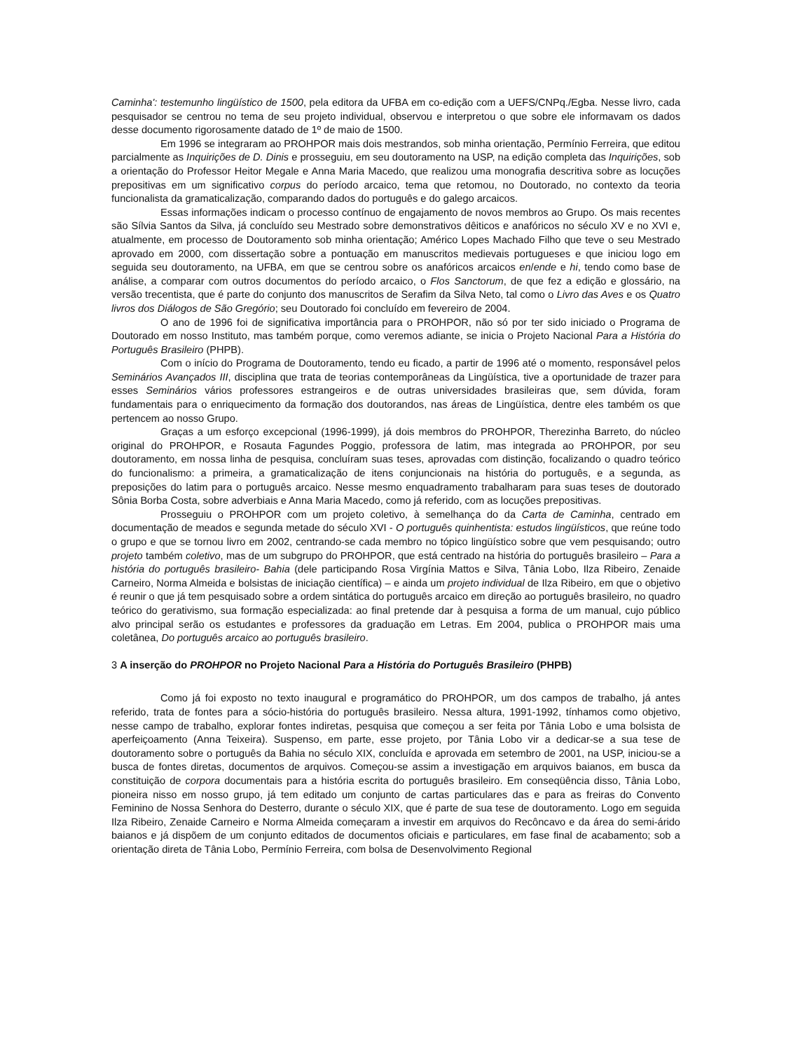Caminha': testemunho lingüístico de 1500, pela editora da UFBA em co-edição com a UEFS/CNPq./Egba. Nesse livro, cada pesquisador se centrou no tema de seu projeto individual, observou e interpretou o que sobre ele informavam os dados desse documento rigorosamente datado de 1º de maio de 1500.
Em 1996 se integraram ao PROHPOR mais dois mestrandos, sob minha orientação, Permínio Ferreira, que editou parcialmente as Inquirições de D. Dinis e prosseguiu, em seu doutoramento na USP, na edição completa das Inquirições, sob a orientação do Professor Heitor Megale e Anna Maria Macedo, que realizou uma monografia descritiva sobre as locuções prepositivas em um significativo corpus do período arcaico, tema que retomou, no Doutorado, no contexto da teoria funcionalista da gramaticalização, comparando dados do português e do galego arcaicos.
Essas informações indicam o processo contínuo de engajamento de novos membros ao Grupo. Os mais recentes são Sílvia Santos da Silva, já concluído seu Mestrado sobre demonstrativos dêiticos e anafóricos no século XV e no XVI e, atualmente, em processo de Doutoramento sob minha orientação; Américo Lopes Machado Filho que teve o seu Mestrado aprovado em 2000, com dissertação sobre a pontuação em manuscritos medievais portugueses e que iniciou logo em seguida seu doutoramento, na UFBA, em que se centrou sobre os anafóricos arcaicos en/ende e hi, tendo como base de análise, a comparar com outros documentos do período arcaico, o Flos Sanctorum, de que fez a edição e glossário, na versão trecentista, que é parte do conjunto dos manuscritos de Serafim da Silva Neto, tal como o Livro das Aves e os Quatro livros dos Diálogos de São Gregório; seu Doutorado foi concluído em fevereiro de 2004.
O ano de 1996 foi de significativa importância para o PROHPOR, não só por ter sido iniciado o Programa de Doutorado em nosso Instituto, mas também porque, como veremos adiante, se inicia o Projeto Nacional Para a História do Português Brasileiro (PHPB).
Com o início do Programa de Doutoramento, tendo eu ficado, a partir de 1996 até o momento, responsável pelos Seminários Avançados III, disciplina que trata de teorias contemporâneas da Lingüística, tive a oportunidade de trazer para esses Seminários vários professores estrangeiros e de outras universidades brasileiras que, sem dúvida, foram fundamentais para o enriquecimento da formação dos doutorandos, nas áreas de Lingüística, dentre eles também os que pertencem ao nosso Grupo.
Graças a um esforço excepcional (1996-1999), já dois membros do PROHPOR, Therezinha Barreto, do núcleo original do PROHPOR, e Rosauta Fagundes Poggio, professora de latim, mas integrada ao PROHPOR, por seu doutoramento, em nossa linha de pesquisa, concluíram suas teses, aprovadas com distinção, focalizando o quadro teórico do funcionalismo: a primeira, a gramaticalização de itens conjuncionais na história do português, e a segunda, as preposições do latim para o português arcaico. Nesse mesmo enquadramento trabalharam para suas teses de doutorado Sônia Borba Costa, sobre adverbiais e Anna Maria Macedo, como já referido, com as locuções prepositivas.
Prosseguiu o PROHPOR com um projeto coletivo, à semelhança do da Carta de Caminha, centrado em documentação de meados e segunda metade do século XVI - O português quinhentista: estudos lingüísticos, que reúne todo o grupo e que se tornou livro em 2002, centrando-se cada membro no tópico lingüístico sobre que vem pesquisando; outro projeto também coletivo, mas de um subgrupo do PROHPOR, que está centrado na história do português brasileiro – Para a história do português brasileiro- Bahia (dele participando Rosa Virgínia Mattos e Silva, Tânia Lobo, Ilza Ribeiro, Zenaide Carneiro, Norma Almeida e bolsistas de iniciação científica) – e ainda um projeto individual de Ilza Ribeiro, em que o objetivo é reunir o que já tem pesquisado sobre a ordem sintática do português arcaico em direção ao português brasileiro, no quadro teórico do gerativismo, sua formação especializada: ao final pretende dar à pesquisa a forma de um manual, cujo público alvo principal serão os estudantes e professores da graduação em Letras. Em 2004, publica o PROHPOR mais uma coletânea, Do português arcaico ao português brasileiro.
3 A inserção do PROHPOR no Projeto Nacional Para a História do Português Brasileiro (PHPB)
Como já foi exposto no texto inaugural e programático do PROHPOR, um dos campos de trabalho, já antes referido, trata de fontes para a sócio-história do português brasileiro. Nessa altura, 1991-1992, tínhamos como objetivo, nesse campo de trabalho, explorar fontes indiretas, pesquisa que começou a ser feita por Tânia Lobo e uma bolsista de aperfeiçoamento (Anna Teixeira). Suspenso, em parte, esse projeto, por Tânia Lobo vir a dedicar-se a sua tese de doutoramento sobre o português da Bahia no século XIX, concluída e aprovada em setembro de 2001, na USP, iniciou-se a busca de fontes diretas, documentos de arquivos. Começou-se assim a investigação em arquivos baianos, em busca da constituição de corpora documentais para a história escrita do português brasileiro. Em conseqüência disso, Tânia Lobo, pioneira nisso em nosso grupo, já tem editado um conjunto de cartas particulares das e para as freiras do Convento Feminino de Nossa Senhora do Desterro, durante o século XIX, que é parte de sua tese de doutoramento. Logo em seguida Ilza Ribeiro, Zenaide Carneiro e Norma Almeida começaram a investir em arquivos do Recôncavo e da área do semi-árido baianos e já dispõem de um conjunto editados de documentos oficiais e particulares, em fase final de acabamento; sob a orientação direta de Tânia Lobo, Permínio Ferreira, com bolsa de Desenvolvimento Regional